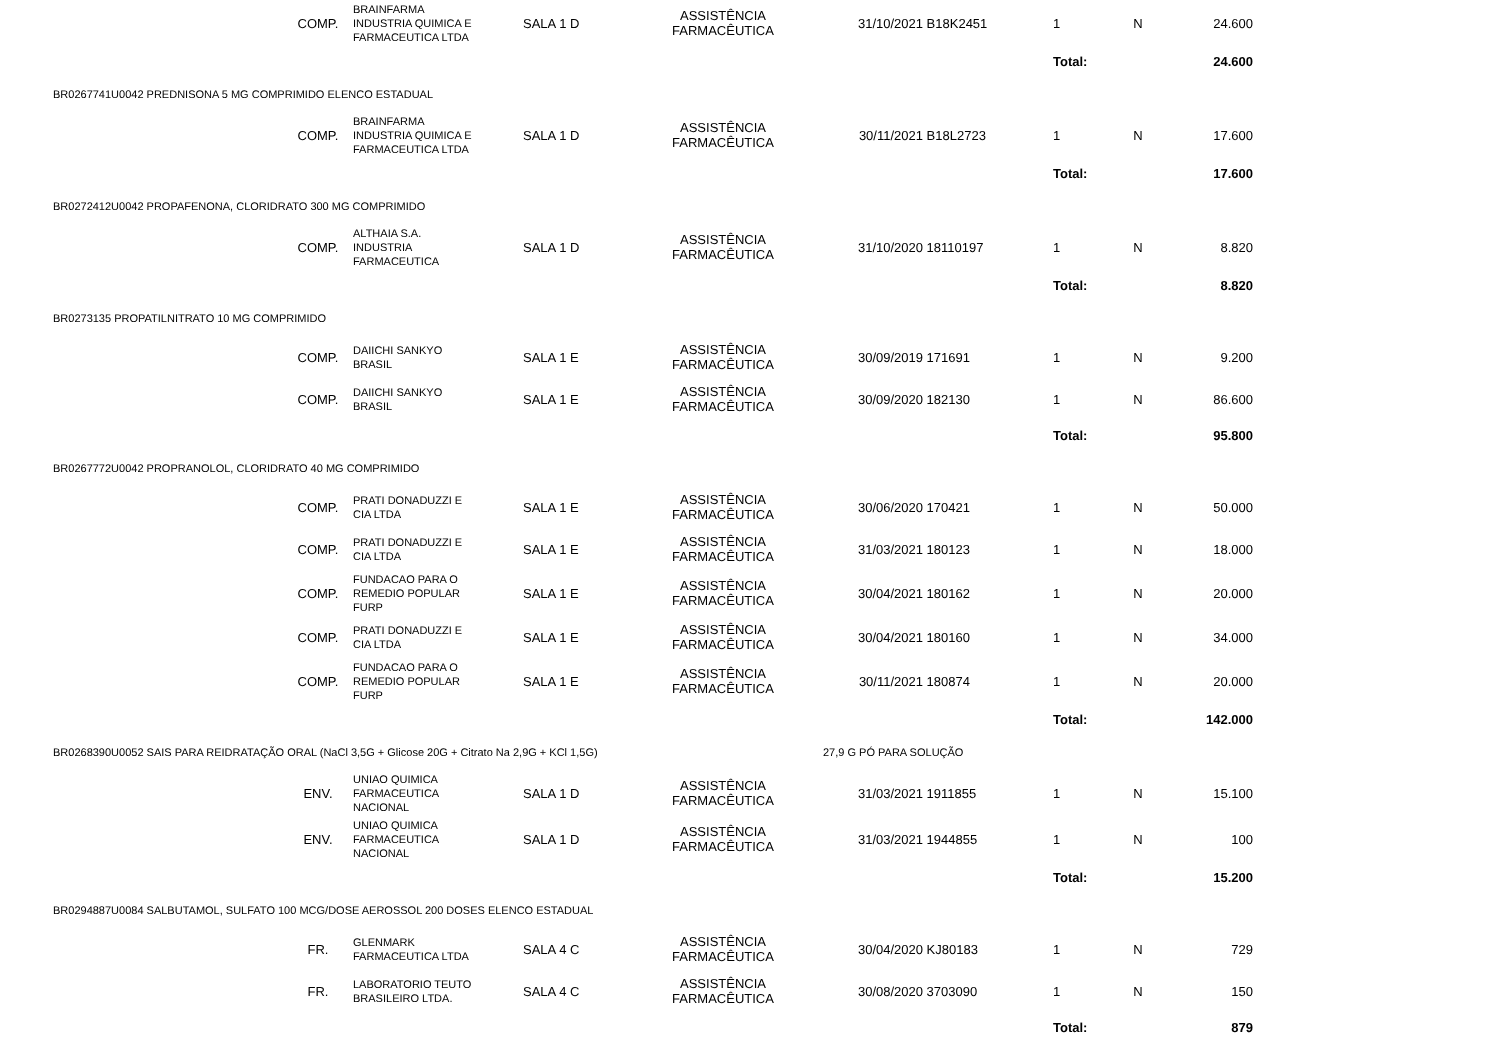| | COMP. | BRAINFARMA INDUSTRIA QUIMICA E FARMACEUTICA LTDA | SALA 1 D | ASSISTÊNCIA FARMACÊUTICA | 31/10/2021 | B18K2451 | 1 | N | 24.600 | |
| | | | | | | | Total: | | 24.600 | |
| BR0267741U0042 PREDNISONA 5 MG COMPRIMIDO ELENCO ESTADUAL | | | | | | | | | | |
| | COMP. | BRAINFARMA INDUSTRIA QUIMICA E FARMACEUTICA LTDA | SALA 1 D | ASSISTÊNCIA FARMACÊUTICA | 30/11/2021 | B18L2723 | 1 | N | 17.600 | |
| | | | | | | | Total: | | 17.600 | |
| BR0272412U0042 PROPAFENONA, CLORIDRATO 300 MG COMPRIMIDO | | | | | | | | | | |
| | COMP. | ALTHAIA S.A. INDUSTRIA FARMACEUTICA | SALA 1 D | ASSISTÊNCIA FARMACÊUTICA | 31/10/2020 | 18110197 | 1 | N | 8.820 | |
| | | | | | | | Total: | | 8.820 | |
| BR0273135 PROPATILNITRATO 10 MG COMPRIMIDO | | | | | | | | | | |
| | COMP. | DAIICHI SANKYO BRASIL | SALA 1 E | ASSISTÊNCIA FARMACÊUTICA | 30/09/2019 | 171691 | 1 | N | 9.200 | |
| | COMP. | DAIICHI SANKYO BRASIL | SALA 1 E | ASSISTÊNCIA FARMACÊUTICA | 30/09/2020 | 182130 | 1 | N | 86.600 | |
| | | | | | | | Total: | | 95.800 | |
| BR0267772U0042 PROPRANOLOL, CLORIDRATO 40 MG COMPRIMIDO | | | | | | | | | | |
| | COMP. | PRATI DONADUZZI E CIA LTDA | SALA 1 E | ASSISTÊNCIA FARMACÊUTICA | 30/06/2020 | 170421 | 1 | N | 50.000 | |
| | COMP. | PRATI DONADUZZI E CIA LTDA | SALA 1 E | ASSISTÊNCIA FARMACÊUTICA | 31/03/2021 | 180123 | 1 | N | 18.000 | |
| | COMP. | FUNDACAO PARA O REMEDIO POPULAR FURP | SALA 1 E | ASSISTÊNCIA FARMACÊUTICA | 30/04/2021 | 180162 | 1 | N | 20.000 | |
| | COMP. | PRATI DONADUZZI E CIA LTDA | SALA 1 E | ASSISTÊNCIA FARMACÊUTICA | 30/04/2021 | 180160 | 1 | N | 34.000 | |
| | COMP. | FUNDACAO PARA O REMEDIO POPULAR FURP | SALA 1 E | ASSISTÊNCIA FARMACÊUTICA | 30/11/2021 | 180874 | 1 | N | 20.000 | |
| | | | | | | | Total: | | 142.000 | |
| BR0268390U0052 SAIS PARA REIDRATAÇÃO ORAL (NaCl 3,5G + Glicose 20G + Citrato Na 2,9G + KCl 1,5G) | | | | | 27,9 G PÓ PARA SOLUÇÃO | | | | | |
| | ENV. | UNIAO QUIMICA FARMACEUTICA NACIONAL | SALA 1 D | ASSISTÊNCIA FARMACÊUTICA | 31/03/2021 | 1911855 | 1 | N | 15.100 | |
| | ENV. | UNIAO QUIMICA FARMACEUTICA NACIONAL | SALA 1 D | ASSISTÊNCIA FARMACÊUTICA | 31/03/2021 | 1944855 | 1 | N | 100 | |
| | | | | | | | Total: | | 15.200 | |
| BR0294887U0084 SALBUTAMOL, SULFATO 100 MCG/DOSE AEROSSOL 200 DOSES ELENCO ESTADUAL | | | | | | | | | | |
| | FR. | GLENMARK FARMACEUTICA LTDA | SALA 4 C | ASSISTÊNCIA FARMACÊUTICA | 30/04/2020 | KJ80183 | 1 | N | 729 | |
| | FR. | LABORATORIO TEUTO BRASILEIRO LTDA. | SALA 4 C | ASSISTÊNCIA FARMACÊUTICA | 30/08/2020 | 3703090 | 1 | N | 150 | |
| | | | | | | | Total: | | 879 | |